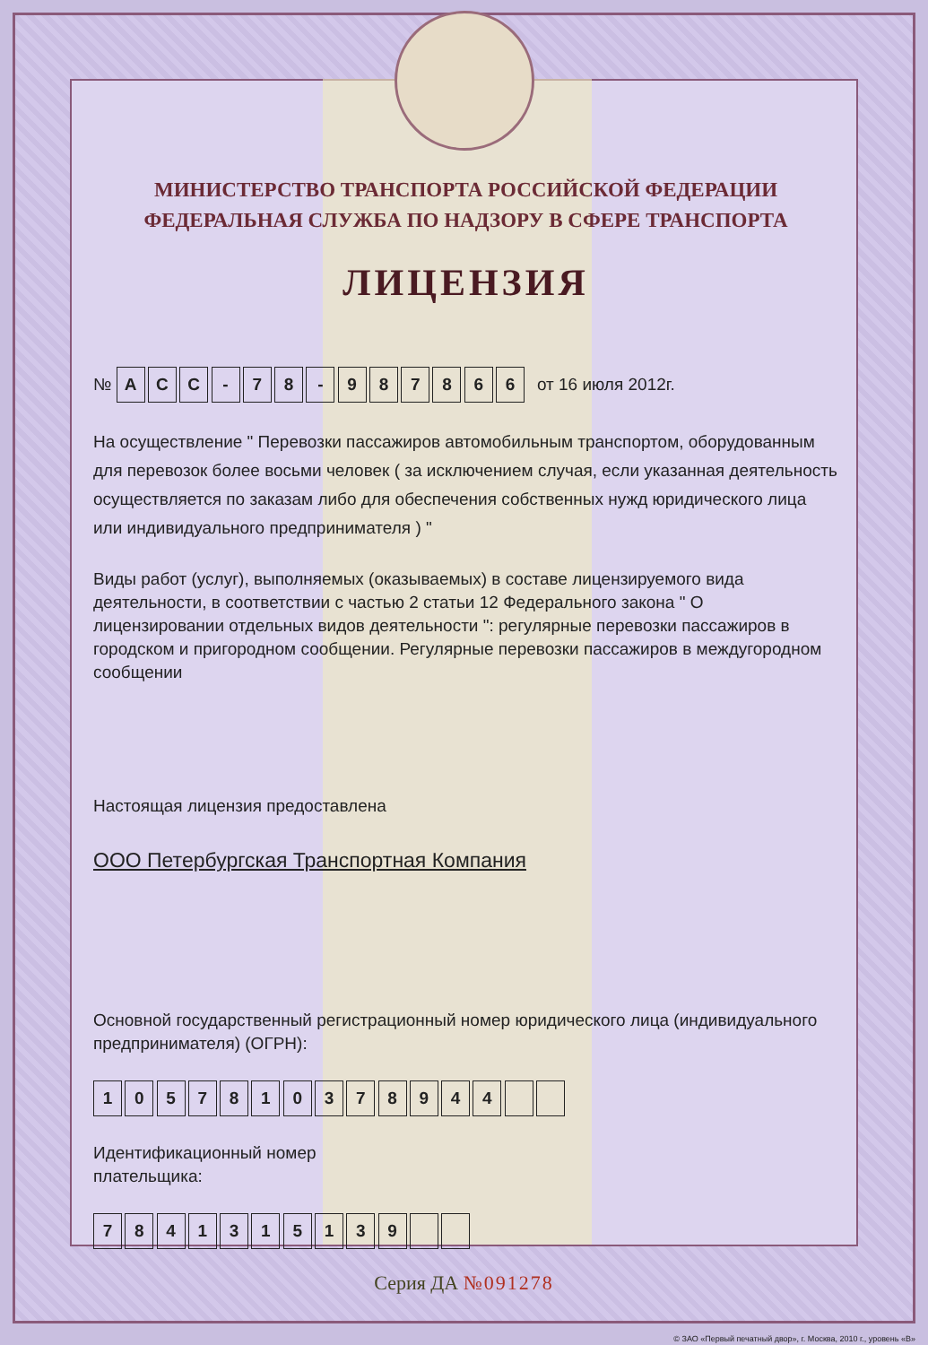МИНИСТЕРСТВО ТРАНСПОРТА РОССИЙСКОЙ ФЕДЕРАЦИИ
ФЕДЕРАЛЬНАЯ СЛУЖБА ПО НАДЗОРУ В СФЕРЕ ТРАНСПОРТА
ЛИЦЕНЗИЯ
№ А С С - 7 8 - 9 8 7 8 6 6 от 16 июля 2012г.
На осуществление " Перевозки пассажиров автомобильным транспортом, оборудованным для перевозок более восьми человек ( за исключением случая, если указанная деятельность осуществляется по заказам либо для обеспечения собственных нужд юридического лица или индивидуального предпринимателя ) "
Виды работ (услуг), выполняемых (оказываемых) в составе лицензируемого вида деятельности, в соответствии с частью 2 статьи 12 Федерального закона " О лицензировании отдельных видов деятельности ": регулярные перевозки пассажиров в городском и пригородном сообщении. Регулярные перевозки пассажиров в междугородном сообщении
Настоящая лицензия предоставлена
ООО Петербургская Транспортная Компания
Основной государственный регистрационный номер юридического лица (индивидуального предпринимателя) (ОГРН):
1 0 5 7 8 1 0 3 7 8 9 4 4
Идентификационный номер
плательщика:
7 8 4 1 3 1 5 1 3 9
Серия ДА №091278
© ЗАО «Первый печатный двор», г. Москва, 2010 г., уровень «В»